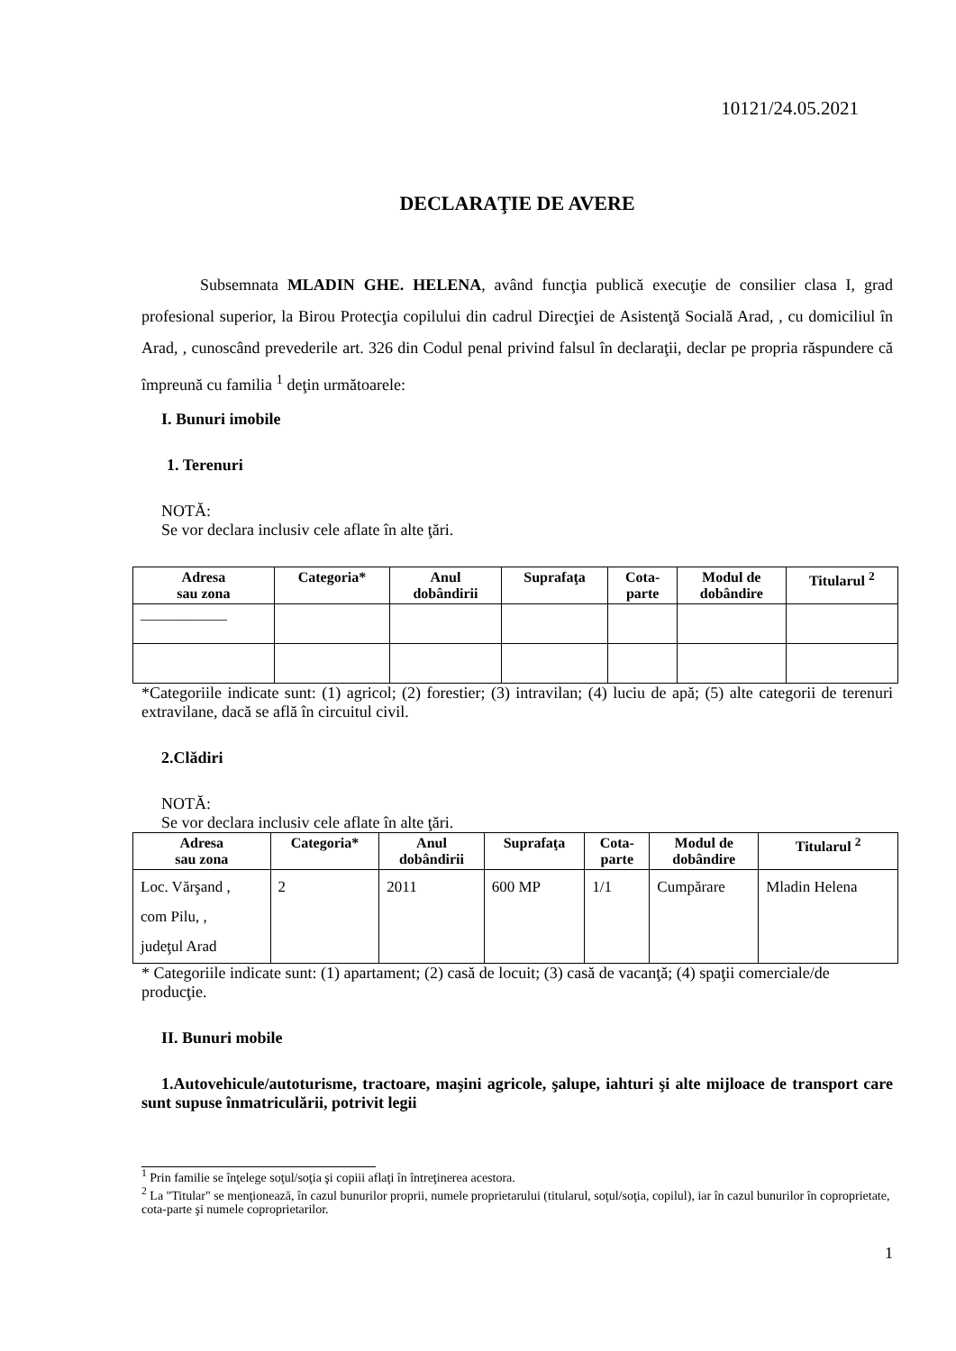10121/24.05.2021
DECLARAŢIE DE AVERE
Subsemnata MLADIN GHE. HELENA, având funcţia publică execuţie de consilier clasa I, grad profesional superior, la Birou Protecţia copilului din cadrul Direcţiei de Asistenţă Socială Arad, , cu domiciliul în Arad, , cunoscând prevederile art. 326 din Codul penal privind falsul în declaraţii, declar pe propria răspundere că împreună cu familia <sup>1</sup> deţin următoarele:
I. Bunuri imobile
1. Terenuri
NOTĂ:
Se vor declara inclusiv cele aflate în alte ţări.
| Adresa sau zona | Categoria* | Anul dobândirii | Suprafaţa | Cota- parte | Modul de dobândire | Titularul <sup>2</sup> |
| --- | --- | --- | --- | --- | --- | --- |
| ____________ | | | | | | |
*Categoriile indicate sunt: (1) agricol; (2) forestier; (3) intravilan; (4) luciu de apă; (5) alte categorii de terenuri extravilane, dacă se află în circuitul civil.
2.Clădiri
NOTĂ:
Se vor declara inclusiv cele aflate în alte ţări.
| Adresa sau zona | Categoria* | Anul dobândirii | Suprafaţa | Cota- parte | Modul de dobândire | Titularul <sup>2</sup> |
| --- | --- | --- | --- | --- | --- | --- |
| Loc. Vărşand , com Pilu, , judeţul Arad | 2 | 2011 | 600 MP | 1/1 | Cumpărare | Mladin Helena |
* Categoriile indicate sunt: (1) apartament; (2) casă de locuit; (3) casă de vacanţă; (4) spaţii comerciale/de producţie.
II. Bunuri mobile
1.Autovehicule/autoturisme, tractoare, maşini agricole, şalupe, iahturi şi alte mijloace de transport care sunt supuse înmatriculării, potrivit legii
<sup>1</sup> Prin familie se înţelege soţul/soţia şi copiii aflaţi în întreţinerea acestora.
<sup>2</sup> La "Titular" se menţionează, în cazul bunurilor proprii, numele proprietarului (titularul, soţul/soţia, copilul), iar în cazul bunurilor în coproprietate, cota-parte şi numele coproprietarilor.
1